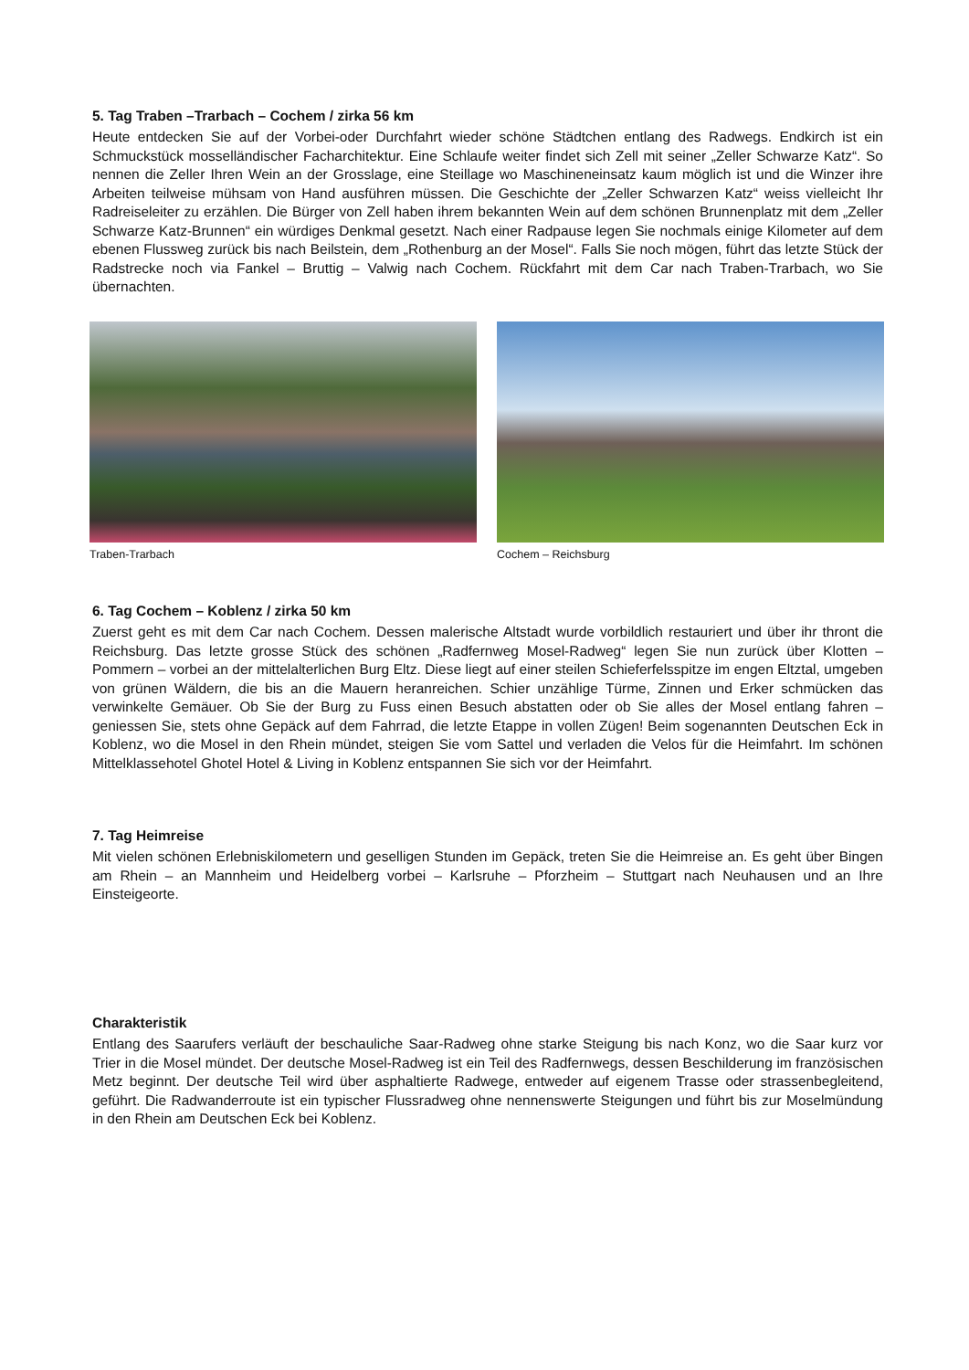5. Tag Traben –Trarbach – Cochem / zirka 56 km
Heute entdecken Sie auf der Vorbei-oder Durchfahrt wieder schöne Städtchen entlang des Radwegs. Endkirch ist ein Schmuckstück mosselländischer Facharchitektur. Eine Schlaufe weiter findet sich Zell mit seiner „Zeller Schwarze Katz“. So nennen die Zeller Ihren Wein an der Grosslage, eine Steillage wo Maschineneinsatz kaum möglich ist und die Winzer ihre Arbeiten teilweise mühsam von Hand ausführen müssen. Die Geschichte der „Zeller Schwarzen Katz“ weiss vielleicht Ihr Radreiseleiter zu erzählen. Die Bürger von Zell haben ihrem bekannten Wein auf dem schönen Brunnenplatz mit dem „Zeller Schwarze Katz-Brunnen“ ein würdiges Denkmal gesetzt. Nach einer Radpause legen Sie nochmals einige Kilometer auf dem ebenen Flussweg zurück bis nach Beilstein, dem „Rothenburg an der Mosel“. Falls Sie noch mögen, führt das letzte Stück der Radstrecke noch via Fankel – Bruttig – Valwig nach Cochem. Rückfahrt mit dem Car nach Traben-Trarbach, wo Sie übernachten.
Traben-Trarbach Cochem – Reichsburg
6. Tag Cochem – Koblenz / zirka 50 km
Zuerst geht es mit dem Car nach Cochem. Dessen malerische Altstadt wurde vorbildlich restauriert und über ihr thront die Reichsburg. Das letzte grosse Stück des schönen „Radfernweg Mosel-Radweg“ legen Sie nun zurück über Klotten – Pommern – vorbei an der mittelalterlichen Burg Eltz. Diese liegt auf einer steilen Schieferfelsspitze im engen Eltztal, umgeben von grünen Wäldern, die bis an die Mauern heranreichen. Schier unzählige Türme, Zinnen und Erker schmücken das verwinkelte Gemäuer. Ob Sie der Burg zu Fuss einen Besuch abstatten oder ob Sie alles der Mosel entlang fahren – geniessen Sie, stets ohne Gepäck auf dem Fahrrad, die letzte Etappe in vollen Zügen! Beim sogenannten Deutschen Eck in Koblenz, wo die Mosel in den Rhein mündet, steigen Sie vom Sattel und verladen die Velos für die Heimfahrt. Im schönen Mittelklassehotel Ghotel Hotel & Living in Koblenz entspannen Sie sich vor der Heimfahrt.
7. Tag Heimreise
Mit vielen schönen Erlebniskilometern und geselligen Stunden im Gepäck, treten Sie die Heimreise an. Es geht über Bingen am Rhein – an Mannheim und Heidelberg vorbei – Karlsruhe – Pforzheim – Stuttgart nach Neuhausen und an Ihre Einsteigeorte.
Charakteristik
Entlang des Saarufers verläuft der beschauliche Saar-Radweg ohne starke Steigung bis nach Konz, wo die Saar kurz vor Trier in die Mosel mündet. Der deutsche Mosel-Radweg ist ein Teil des Radfernwegs, dessen Beschilderung im französischen Metz beginnt. Der deutsche Teil wird über asphaltierte Radwege, entweder auf eigenem Trasse oder strassenbegleitend, geführt. Die Radwanderroute ist ein typischer Flussradweg ohne nennenswerte Steigungen und führt bis zur Moselmündung in den Rhein am Deutschen Eck bei Koblenz.